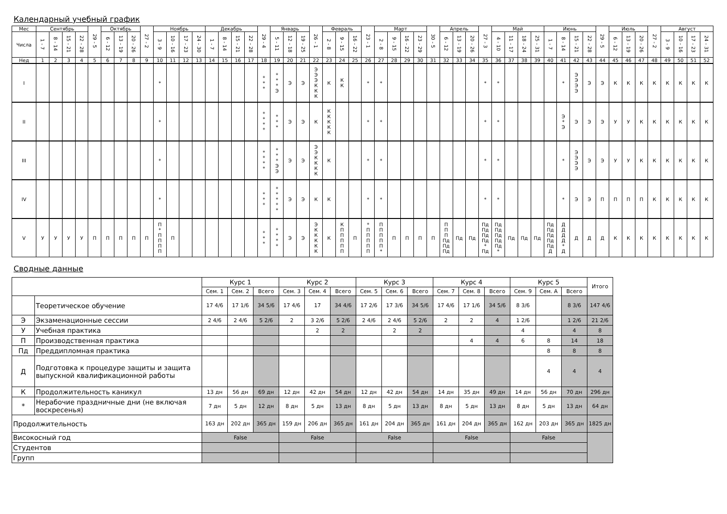Календарный учебный график
| Мес | Сентябрь | | | | 29 - 5 | Октябрь | | | 27 - 2 | Ноябрь | | | | Декабрь | | | | 29 - 4 | Январь | | | 26 - 1 | Февраль | | | 23 - 1 | Март | | | | 30 - 5 | Апрель | | | 27 - 3 | Май | | | | Июнь | | | | 29 - 5 | Июль | | | 27 - 2 | Август | | | |
| --- | --- | --- | --- | --- | --- | --- | --- | --- | --- | --- | --- | --- | --- | --- | --- | --- | --- | --- | --- | --- | --- | --- | --- | --- | --- | --- | --- | --- | --- | --- | --- | --- | --- | --- | --- | --- | --- | --- | --- | --- | --- | --- | --- | --- | --- | --- | --- | --- | --- | --- | --- | --- |
| Числа | 1 - 7 | 8 - 14 | 15 - 21 | 22 - 28 | | 6 - 12 | 13 - 19 | 20 - 26 | | 3 - 9 | 10 - 16 | 17 - 23 | 24 - 30 | 1 - 7 | 8 - 14 | 15 - 21 | 22 - 28 | | 5 - 11 | 12 - 18 | 19 - 25 | | 2 - 8 | 9 - 15 | 16 - 22 | | 2 - 8 | 9 - 15 | 16 - 22 | 23 - 29 | | 6 - 12 | 13 - 19 | 20 - 26 | | 4 - 10 | 11 - 17 | 18 - 24 | 25 - 31 | 1 - 7 | 8 - 14 | 15 - 21 | 22 - 28 | | 6 - 12 | 13 - 19 | 20 - 26 | | 3 - 9 | 10 - 16 | 17 - 23 | 24 - 31 |
| Нед | 1 | 2 | 3 | 4 | 5 | 6 | 7 | 8 | 9 | 10 | 11 | 12 | 13 | 14 | 15 | 16 | 17 | 18 | 19 | 20 | 21 | 22 | 23 | 24 | 25 | 26 | 27 | 28 | 29 | 30 | 31 | 32 | 33 | 34 | 35 | 36 | 37 | 38 | 39 | 40 | 41 | 42 | 43 | 44 | 45 | 46 | 47 | 48 | 49 | 50 | 51 | 52 |
| I | | | | | | | | | | * | | | | | | | | * * * | * * * Э | Э | Э | Э Э Э К К К | К | К К | | * | * | | | | | | | | * | * | | | | | * | Э Э Э Э | Э | Э | К | К | К | К | К | К | К | К |
| II | | | | | | | | | | * | | | | | | | | * * * * | * * * | Э | Э | К | К К К К К | | | * | * | | | | | | | | * | * | | | | | Э * Э | Э | Э | Э | У | У | К | К | К | К | К | К |
| III | | | | | | | | | | * | | | | | | | | * * * * | * * * Э Э | Э | Э | Э Э К К К К | К | | | * | * | | | | | | | | * | * | | | | | * | Э Э Э Э | Э | Э | У | У | К | К | К | К | К | К |
| IV | | | | | | | | | | * | | | | | | | | * * * | * * * * * | Э | Э | К | К | | | * | * | | | | | | | | * | * | | | | | * | Э | Э | П | П | П | П | К | К | К | К | К |
| V | У | У | У | У | П | П | П | П | П | П * П П П П | П | | | | | | | * * * | * * * * | Э | Э | Э К К К К К | К | К П П П П П | П | * П П П П П | П П П П П * | П | П | П | П | П П П Пд Пд Пд | Пд | Пд | Пд Пд Пд Пд * Пд | Пд Пд Пд Пд Пд * | Пд | Пд | Пд | Пд Пд Пд Пд Пд Д | Д Д Д Д * Д | Д | Д | Д | К | К | К | К | К | К | К | К |
Сводные данные
| | | Курс 1 | | | Курс 2 | | | Курс 3 | | | Курс 4 | | | Курс 5 | | | Итого |
| --- | --- | --- | --- | --- | --- | --- | --- | --- | --- | --- | --- | --- | --- | --- | --- | --- | --- |
| | | Сем. 1 | Сем. 2 | Всего | Сем. 3 | Сем. 4 | Всего | Сем. 5 | Сем. 6 | Всего | Сем. 7 | Сем. 8 | Всего | Сем. 9 | Сем. A | Всего | |
| | Теоретическое обучение | 17 4/6 | 17 1/6 | 34 5/6 | 17 4/6 | 17 | 34 4/6 | 17 2/6 | 17 3/6 | 34 5/6 | 17 4/6 | 17 1/6 | 34 5/6 | 8 3/6 | | 8 3/6 | 147 4/6 |
| Э | Экзаменационные сессии | 2 4/6 | 2 4/6 | 5 2/6 | 2 | 3 2/6 | 5 2/6 | 2 4/6 | 2 4/6 | 5 2/6 | 2 | 2 | 4 | 1 2/6 | | 1 2/6 | 21 2/6 |
| У | Учебная практика | | | | | 2 | 2 | | 2 | 2 | | | | 4 | | 4 | 8 |
| П | Производственная практика | | | | | | | | | | | 4 | 4 | 6 | 8 | 14 | 18 |
| Пд | Преддипломная практика | | | | | | | | | | | | | | 8 | 8 | 8 |
| Д | Подготовка к процедуре защиты и защита выпускной квалификационной работы | | | | | | | | | | | | | | 4 | 4 | 4 |
| К | Продолжительность каникул | 13 дн | 56 дн | 69 дн | 12 дн | 42 дн | 54 дн | 12 дн | 42 дн | 54 дн | 14 дн | 35 дн | 49 дн | 14 дн | 56 дн | 70 дн | 296 дн |
| * | Нерабочие праздничные дни (не включая воскресенья) | 7 дн | 5 дн | 12 дн | 8 дн | 5 дн | 13 дн | 8 дн | 5 дн | 13 дн | 8 дн | 5 дн | 13 дн | 8 дн | 5 дн | 13 дн | 64 дн |
| Продолжительность | | 163 дн | 202 дн | 365 дн | 159 дн | 206 дн | 365 дн | 161 дн | 204 дн | 365 дн | 161 дн | 204 дн | 365 дн | 162 дн | 203 дн | 365 дн | 1825 дн |
| Високосный год | | False | | | False | | | False | | | False | | | False | | | |
| Студентов | | | | | | | | | | | | | | | | | |
| Групп | | | | | | | | | | | | | | | | | |